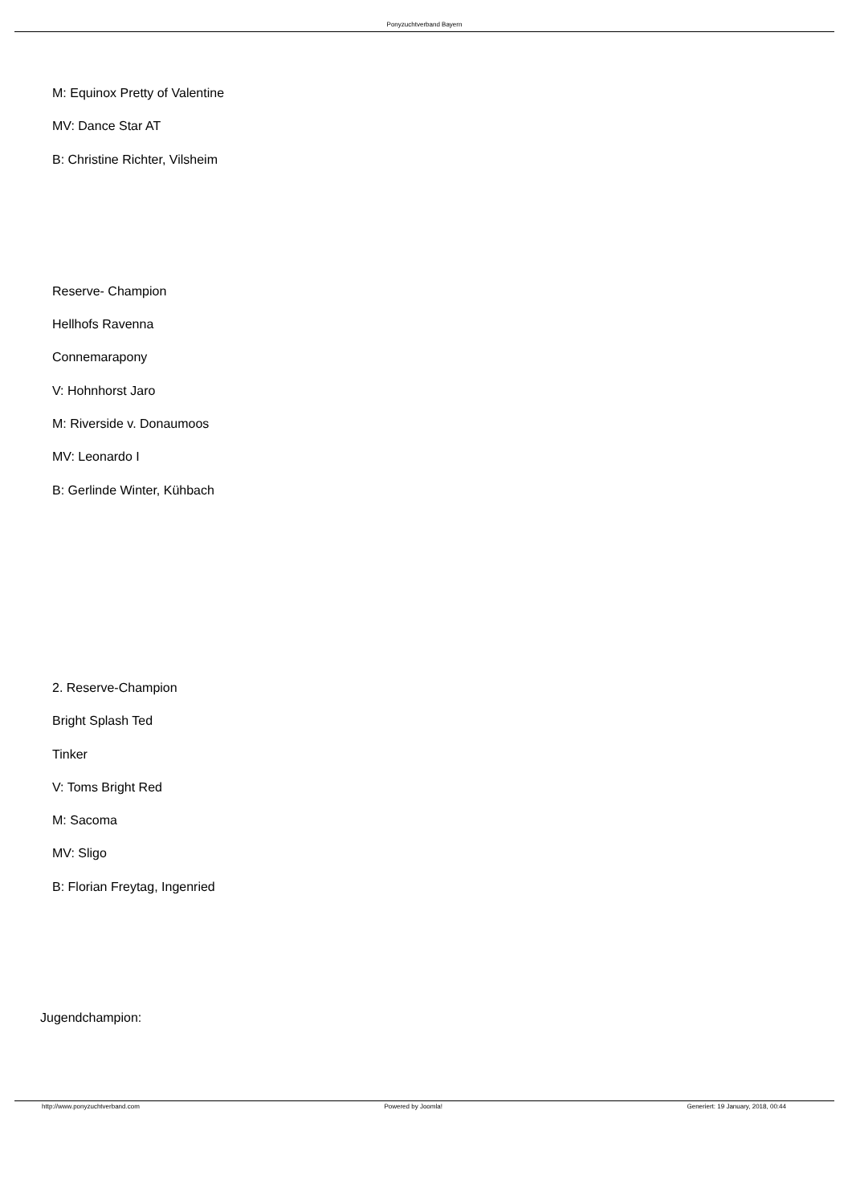Ponyzuchtverband Bayern
M: Equinox Pretty of Valentine
MV: Dance Star AT
B: Christine Richter, Vilsheim
Reserve- Champion
Hellhofs Ravenna
Connemarapony
V: Hohnhorst Jaro
M: Riverside v. Donaumoos
MV: Leonardo I
B: Gerlinde Winter, Kühbach
2. Reserve-Champion
Bright Splash Ted
Tinker
V: Toms Bright Red
M: Sacoma
MV: Sligo
B: Florian Freytag, Ingenried
Jugendchampion:
http://www.ponyzuchtverband.com Powered by Joomla! Generiert: 19 January, 2018, 00:44